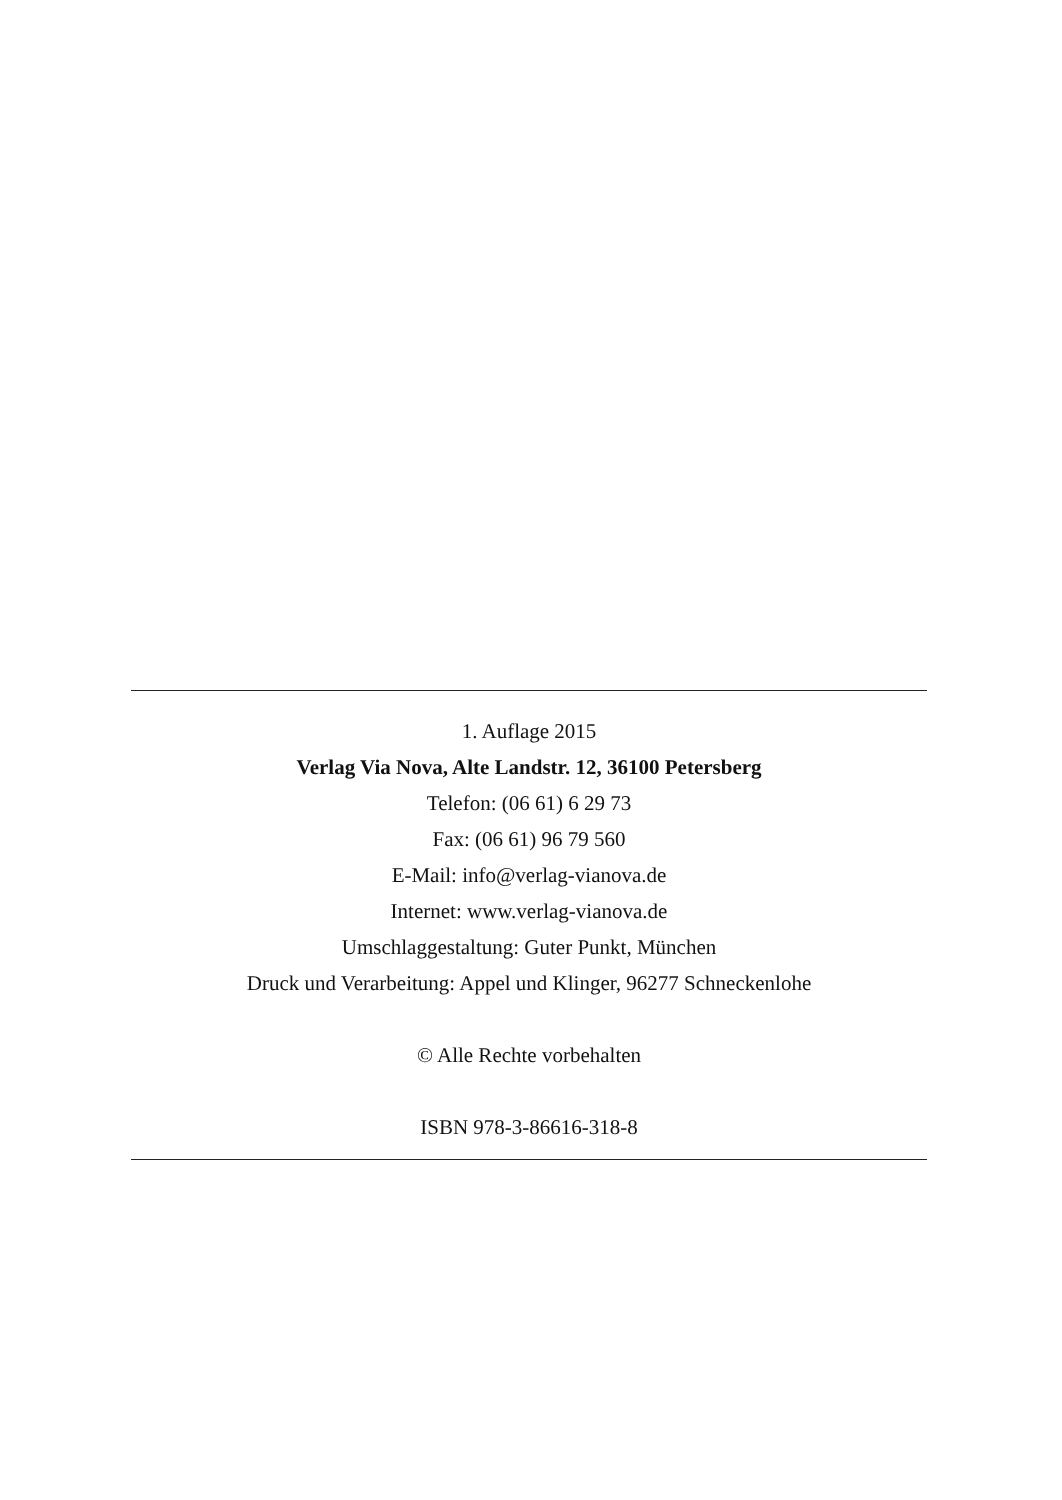1. Auflage 2015
Verlag Via Nova, Alte Landstr. 12, 36100 Petersberg
Telefon: (06 61) 6 29 73
Fax: (06 61) 96 79 560
E-Mail: info@verlag-vianova.de
Internet: www.verlag-vianova.de
Umschlaggestaltung: Guter Punkt, München
Druck und Verarbeitung: Appel und Klinger, 96277 Schneckenlohe
© Alle Rechte vorbehalten
ISBN 978-3-86616-318-8